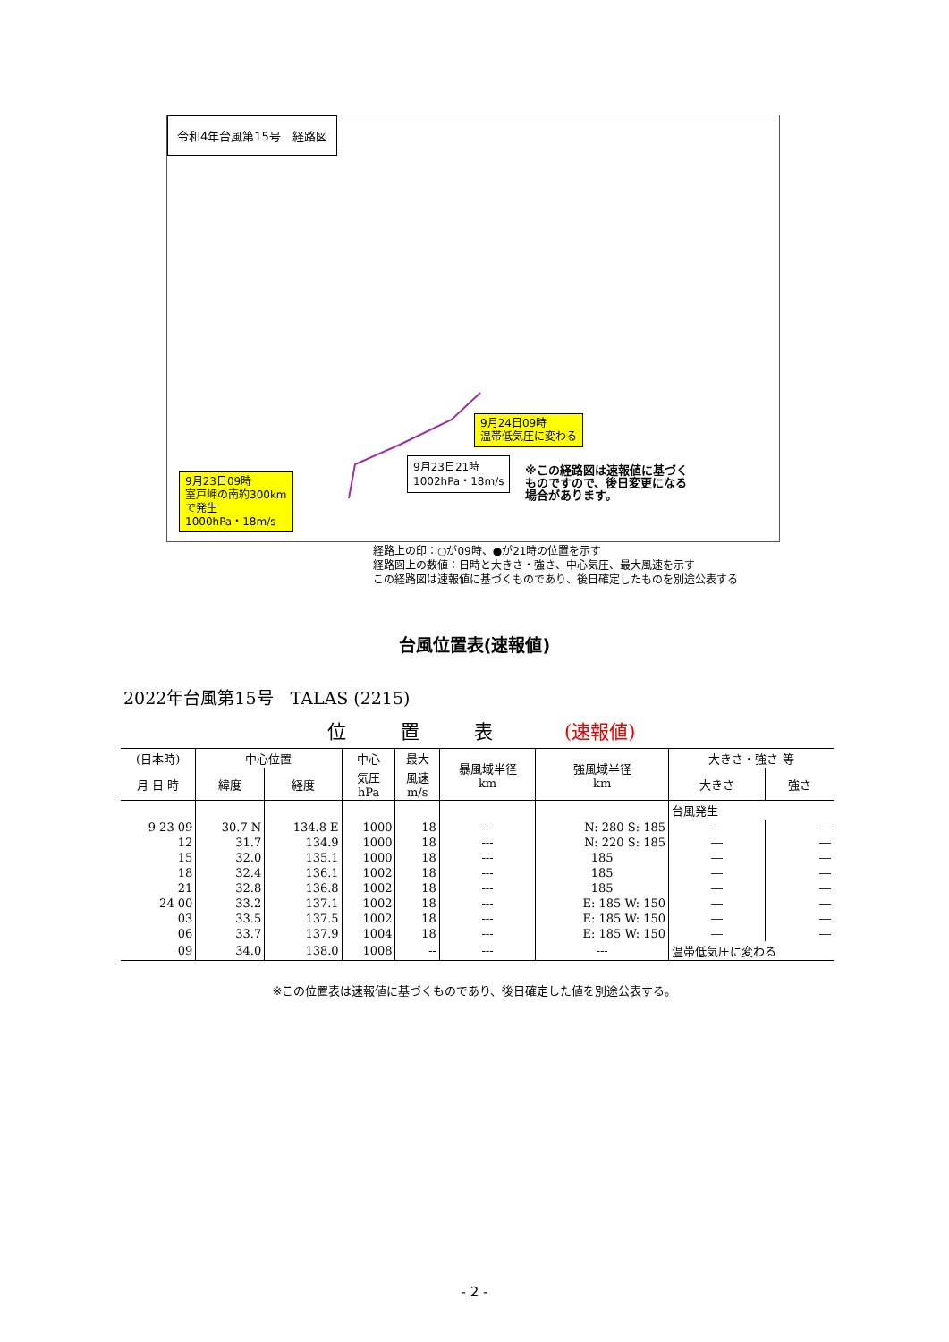令和4年台風第15号　経路図
9月24日09時
温帯低気圧に変わる
9月23日21時
1002hPa・18m/s
※この経路図は速報値に基づく
ものですので、後日変更になる
場合があります。
9月23日09時
室戸岬の南約300km
で発生
1000hPa・18m/s
経路上の印：○が09時、●が21時の位置を示す
経路図上の数値：日時と大きさ・強さ、中心気圧、最大風速を示す
この経路図は速報値に基づくものであり、後日確定したものを別途公表する
台風位置表(速報値)
2022年台風第15号　TALAS (2215)
位　置　表 (速報値)
| (日本時) | 中心位置 | | 中心 | 最大 | 暴風域半径 km | 強風域半径 km | 大きさ・強さ 等 | |
| --- | --- | --- | --- | --- | --- | --- | --- | --- |
| 月 日 時 | 緯度 | 経度 | 気圧 hPa | 風速 m/s | | | 大きさ | 強さ |
| | | | | | | | 台風発生 | |
| 9 23 09 | 30.7 N | 134.8 E | 1000 | 18 | --- | N: 280 S: 185 | ― | ― |
| 12 | 31.7 | 134.9 | 1000 | 18 | --- | N: 220 S: 185 | ― | ― |
| 15 | 32.0 | 135.1 | 1000 | 18 | --- | 185 | ― | ― |
| 18 | 32.4 | 136.1 | 1002 | 18 | --- | 185 | ― | ― |
| 21 | 32.8 | 136.8 | 1002 | 18 | --- | 185 | ― | ― |
| 24 00 | 33.2 | 137.1 | 1002 | 18 | --- | E: 185 W: 150 | ― | ― |
| 03 | 33.5 | 137.5 | 1002 | 18 | --- | E: 185 W: 150 | ― | ― |
| 06 | 33.7 | 137.9 | 1004 | 18 | --- | E: 185 W: 150 | ― | ― |
| 09 | 34.0 | 138.0 | 1008 | -- | --- | --- | 温帯低気圧に変わる | |
※この位置表は速報値に基づくものであり、後日確定した値を別途公表する。
- 2 -